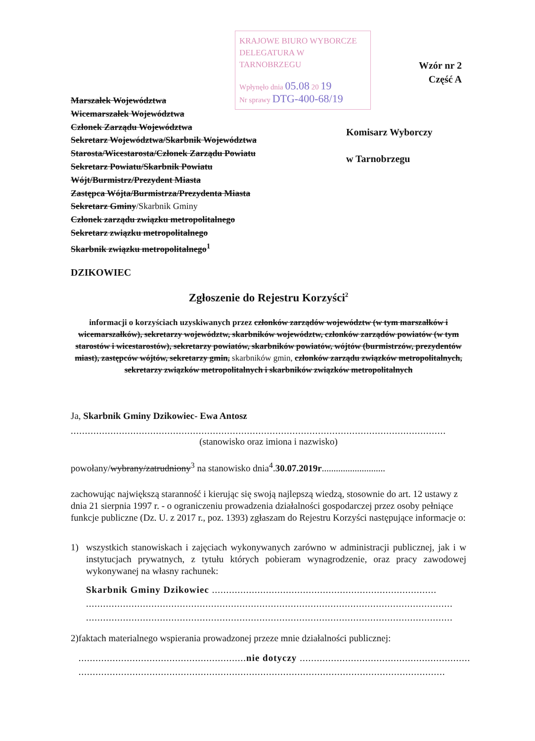KRAJOWE BIURO WYBORCZE
DELEGATURA W TARNOBRZEGU
Wpłynęło dnia 05.08 20 19
Nr sprawy DTG-400-68/19
Wzór nr 2
Część A
Komisarz Wyborczy
w Tarnobrzegu
Marszałek Województwa
Wicemarszałek Województwa
Członek Zarządu Województwa
Sekretarz Województwa/Skarbnik Województwa
Starosta/Wicestarosta/Członek Zarządu Powiatu
Sekretarz Powiatu/Skarbnik Powiatu
Wójt/Burmistrz/Prezydent Miasta
Zastępca Wójta/Burmistrza/Prezydenta Miasta
Sekretarz Gminy/Skarbnik Gminy
Członek zarządu związku metropolitalnego
Sekretarz związku metropolitalnego
Skarbnik związku metropolitalnego<sup>1</sup>
DZIKOWIEC
Zgłoszenie do Rejestru Korzyści<sup>2</sup>
informacji o korzyściach uzyskiwanych przez członków zarządów województw (w tym marszałków i wicemarszałków), sekretarzy województw, skarbników województw, członków zarządów powiatów (w tym starostów i wicestarostów), sekretarzy powiatów, skarbników powiatów, wójtów (burmistrzów, prezydentów miast), zastępców wójtów, sekretarzy gmin, skarbników gmin, członków zarządu związków metropolitalnych, sekretarzy związków metropolitalnych i skarbników związków metropolitalnych
Ja, Skarbnik Gminy Dzikowiec- Ewa Antosz
....................................................................................................................................
(stanowisko oraz imiona i nazwisko)
powołany/wybrany/zatrudniony<sup>3</sup> na stanowisko dnia<sup>4</sup>.30.07.2019r...........................
zachowując największą staranność i kierując się swoją najlepszą wiedzą, stosownie do art. 12 ustawy z dnia 21 sierpnia 1997 r. - o ograniczeniu prowadzenia działalności gospodarczej przez osoby pełniące funkcje publiczne (Dz. U. z 2017 r., poz. 1393) zgłaszam do Rejestru Korzyści następujące informacje o:
1) wszystkich stanowiskach i zajęciach wykonywanych zarówno w administracji publicznej, jak i w instytucjach prywatnych, z tytułu których pobieram wynagrodzenie, oraz pracy zawodowej wykonywanej na własny rachunek:
Skarbnik Gminy Dzikowiec ...............................................................................
.................................................................................................................................
.................................................................................................................................
2) faktach materialnego wspierania prowadzonej przeze mnie działalności publicznej:
...........................................................nie dotyczy ............................................................
.................................................................................................................................